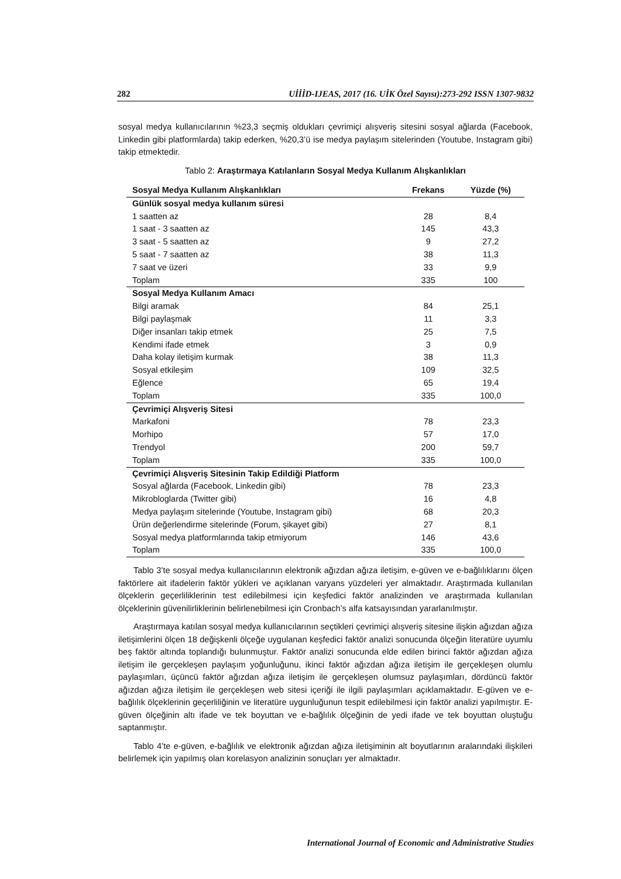282 UİİİD-IJEAS, 2017 (16. UİK Özel Sayısı):273-292 ISSN 1307-9832
sosyal medya kullanıcılarının %23,3 seçmiş oldukları çevrimiçi alışveriş sitesini sosyal ağlarda (Facebook, Linkedin gibi platformlarda) takip ederken, %20,3’ü ise medya paylaşım sitelerinden (Youtube, Instagram gibi) takip etmektedir.
Tablo 2: Araştırmaya Katılanların Sosyal Medya Kullanım Alışkanlıkları
| Sosyal Medya Kullanım Alışkanlıkları | Frekans | Yüzde (%) |
| --- | --- | --- |
| Günlük sosyal medya kullanım süresi | | |
| 1 saatten az | 28 | 8,4 |
| 1 saat - 3 saatten az | 145 | 43,3 |
| 3 saat - 5 saatten az | 9 | 27,2 |
| 5 saat - 7 saatten az | 38 | 11,3 |
| 7 saat ve üzeri | 33 | 9,9 |
| Toplam | 335 | 100 |
| Sosyal Medya Kullanım Amacı | | |
| Bilgi aramak | 84 | 25,1 |
| Bilgi paylaşmak | 11 | 3,3 |
| Diğer insanları takip etmek | 25 | 7,5 |
| Kendimi ifade etmek | 3 | 0,9 |
| Daha kolay iletişim kurmak | 38 | 11,3 |
| Sosyal etkileşim | 109 | 32,5 |
| Eğlence | 65 | 19,4 |
| Toplam | 335 | 100,0 |
| Çevrimiçi Alışveriş Sitesi | | |
| Markafoni | 78 | 23,3 |
| Morhipo | 57 | 17,0 |
| Trendyol | 200 | 59,7 |
| Toplam | 335 | 100,0 |
| Çevrimiçi Alışveriş Sitesinin Takip Edildiği Platform | | |
| Sosyal ağlarda (Facebook, Linkedin gibi) | 78 | 23,3 |
| Mikrobloglarda (Twitter gibi) | 16 | 4,8 |
| Medya paylaşım sitelerinde (Youtube, Instagram gibi) | 68 | 20,3 |
| Ürün değerlendirme sitelerinde (Forum, şikayet gibi) | 27 | 8,1 |
| Sosyal medya platformlarında takip etmiyorum | 146 | 43,6 |
| Toplam | 335 | 100,0 |
Tablo 3’te sosyal medya kullanıcılarının elektronik ağızdan ağıza iletişim, e-güven ve e-bağlılıklarını ölçen faktörlere ait ifadelerin faktör yükleri ve açıklanan varyans yüzdeleri yer almaktadır. Araştırmada kullanılan ölçeklerin geçerliliklerinin test edilebilmesi için keşfedici faktör analizinden ve araştırmada kullanılan ölçeklerinin güvenilirliklerinin belirlenebilmesi için Cronbach’s alfa katsayısından yararlanılmıştır.
Araştırmaya katılan sosyal medya kullanıcılarının seçtikleri çevrimiçi alışveriş sitesine ilişkin ağızdan ağıza iletişimlerini ölçen 18 değişkenli ölçeğe uygulanan keşfedici faktör analizi sonucunda ölçeğin literatüre uyumlu beş faktör altında toplandığı bulunmuştur. Faktör analizi sonucunda elde edilen birinci faktör ağızdan ağıza iletişim ile gerçekleşen paylaşım yoğunluğunu, ikinci faktör ağızdan ağıza iletişim ile gerçekleşen olumlu paylaşımları, üçüncü faktör ağızdan ağıza iletişim ile gerçekleşen olumsuz paylaşımları, dördüncü faktör ağızdan ağıza iletişim ile gerçekleşen web sitesi içeriği ile ilgili paylaşımları açıklamaktadır. E-güven ve e-bağlılık ölçeklerinin geçerliliğinin ve literatüre uygunluğunun tespit edilebilmesi için faktör analizi yapılmıştır. E-güven ölçeğinin altı ifade ve tek boyuttan ve e-bağlılık ölçeğinin de yedi ifade ve tek boyuttan oluştuğu saptanmıştır.
Tablo 4’te e-güven, e-bağlılık ve elektronik ağızdan ağıza iletişiminin alt boyutlarının aralarındaki ilişkileri belirlemek için yapılmış olan korelasyon analizinin sonuçları yer almaktadır.
International Journal of Economic and Administrative Studies